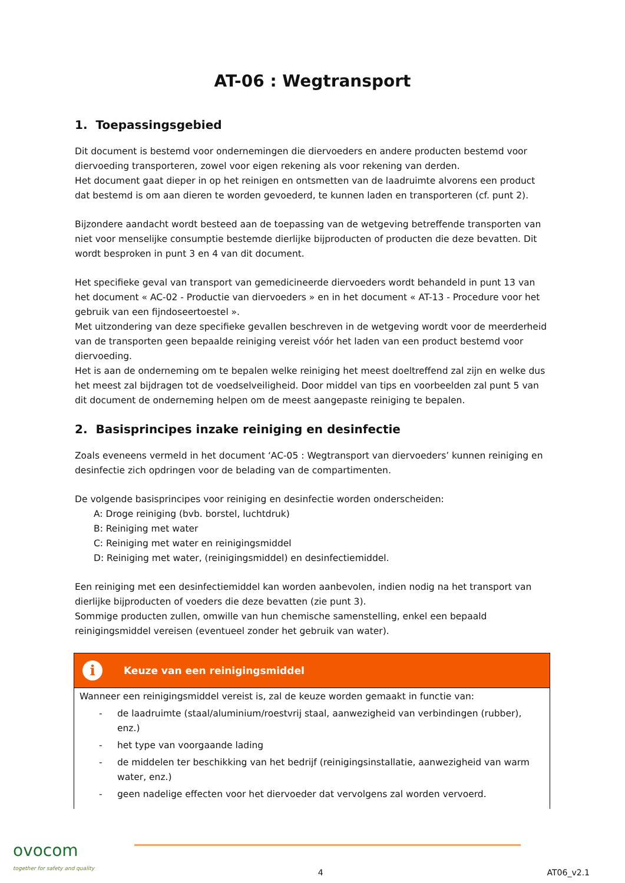AT-06 : Wegtransport
1. Toepassingsgebied
Dit document is bestemd voor ondernemingen die diervoeders en andere producten bestemd voor diervoeding transporteren, zowel voor eigen rekening als voor rekening van derden.
Het document gaat dieper in op het reinigen en ontsmetten van de laadruimte alvorens een product dat bestemd is om aan dieren te worden gevoederd, te kunnen laden en transporteren (cf. punt 2).
Bijzondere aandacht wordt besteed aan de toepassing van de wetgeving betreffende transporten van niet voor menselijke consumptie bestemde dierlijke bijproducten of producten die deze bevatten. Dit wordt besproken in punt 3 en 4 van dit document.
Het specifieke geval van transport van gemedicineerde diervoeders wordt behandeld in punt 13 van het document « AC-02 - Productie van diervoeders » en in het document « AT-13 - Procedure voor het gebruik van een fijndoseertoestel ».
Met uitzondering van deze specifieke gevallen beschreven in de wetgeving wordt voor de meerderheid van de transporten geen bepaalde reiniging vereist vóór het laden van een product bestemd voor diervoeding.
Het is aan de onderneming om te bepalen welke reiniging het meest doeltreffend zal zijn en welke dus het meest zal bijdragen tot de voedselveiligheid. Door middel van tips en voorbeelden zal punt 5 van dit document de onderneming helpen om de meest aangepaste reiniging te bepalen.
2. Basisprincipes inzake reiniging en desinfectie
Zoals eveneens vermeld in het document ‘AC-05 : Wegtransport van diervoeders’ kunnen reiniging en desinfectie zich opdringen voor de belading van de compartimenten.
De volgende basisprincipes voor reiniging en desinfectie worden onderscheiden:
A: Droge reiniging (bvb. borstel, luchtdruk)
B: Reiniging met water
C: Reiniging met water en reinigingsmiddel
D: Reiniging met water, (reinigingsmiddel) en desinfectiemiddel.
Een reiniging met een desinfectiemiddel kan worden aanbevolen, indien nodig na het transport van dierlijke bijproducten of voeders die deze bevatten (zie punt 3).
Sommige producten zullen, omwille van hun chemische samenstelling, enkel een bepaald reinigingsmiddel vereisen (eventueel zonder het gebruik van water).
i Keuze van een reinigingsmiddel
Wanneer een reinigingsmiddel vereist is, zal de keuze worden gemaakt in functie van:
- de laadruimte (staal/aluminium/roestvrij staal, aanwezigheid van verbindingen (rubber), enz.)
- het type van voorgaande lading
- de middelen ter beschikking van het bedrijf (reinigingsinstallatie, aanwezigheid van warm water, enz.)
- geen nadelige effecten voor het diervoeder dat vervolgens zal worden vervoerd.
ovocom
together for safety and quality
4
AT06_v2.1